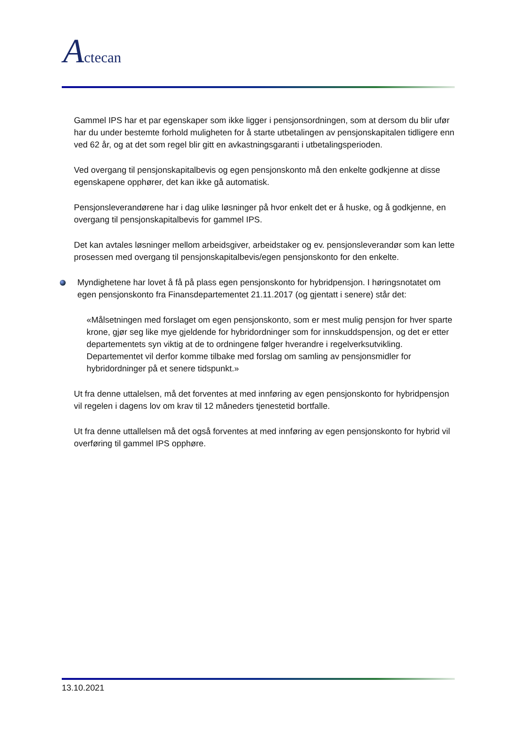Actecan
Gammel IPS har et par egenskaper som ikke ligger i pensjonsordningen, som at dersom du blir ufør har du under bestemte forhold muligheten for å starte utbetalingen av pensjonskapitalen tidligere enn ved 62 år, og at det som regel blir gitt en avkastningsgaranti i utbetalingsperioden.
Ved overgang til pensjonskapitalbevis og egen pensjonskonto må den enkelte godkjenne at disse egenskapene opphører, det kan ikke gå automatisk.
Pensjonsleverandørene har i dag ulike løsninger på hvor enkelt det er å huske, og å godkjenne, en overgang til pensjonskapitalbevis for gammel IPS.
Det kan avtales løsninger mellom arbeidsgiver, arbeidstaker og ev. pensjonsleverandør som kan lette prosessen med overgang til pensjonskapitalbevis/egen pensjonskonto for den enkelte.
Myndighetene har lovet å få på plass egen pensjonskonto for hybridpensjon. I høringsnotatet om egen pensjonskonto fra Finansdepartementet 21.11.2017 (og gjentatt i senere) står det:
«Målsetningen med forslaget om egen pensjonskonto, som er mest mulig pensjon for hver sparte krone, gjør seg like mye gjeldende for hybridordninger som for innskuddspensjon, og det er etter departementets syn viktig at de to ordningene følger hverandre i regelverksutvikling. Departementet vil derfor komme tilbake med forslag om samling av pensjonsmidler for hybridordninger på et senere tidspunkt.»
Ut fra denne uttalelsen, må det forventes at med innføring av egen pensjonskonto for hybridpensjon vil regelen i dagens lov om krav til 12 måneders tjenestetid bortfalle.
Ut fra denne uttallelsen må det også forventes at med innføring av egen pensjonskonto for hybrid vil overføring til gammel IPS opphøre.
13.10.2021